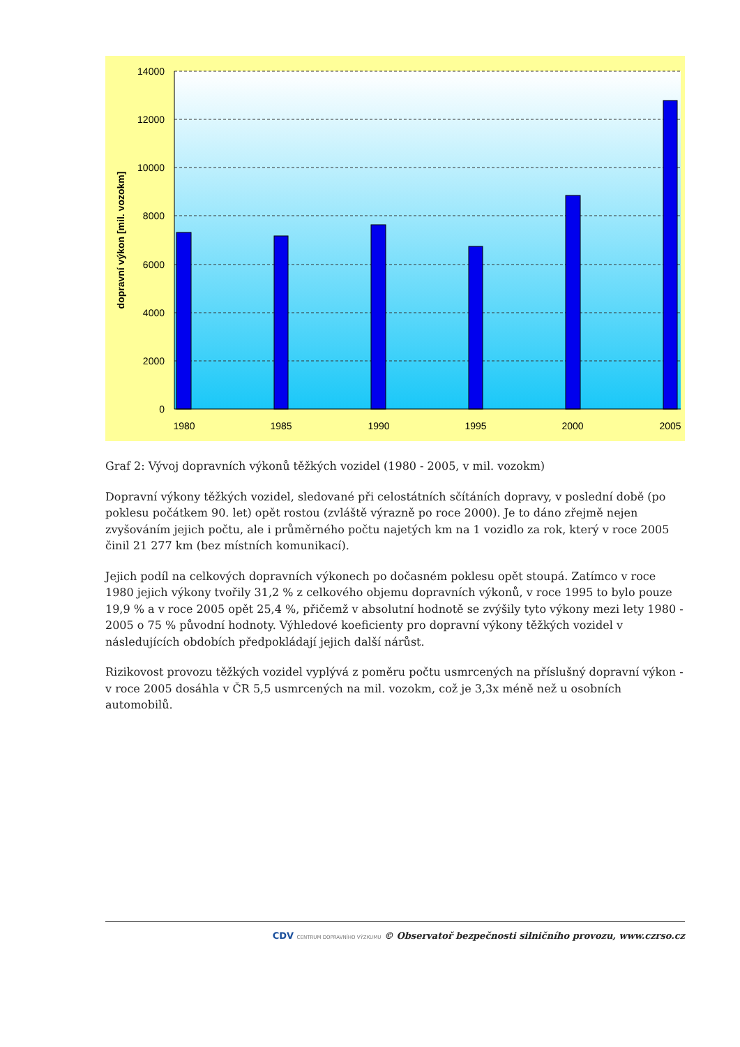14000
12000
10000
8000
6000
4000
2000
0
1980
1985
1990
1995
2000
2005
dopravní výkon [mil. vozokm]
Graf 2: Vývoj dopravních výkonů těžkých vozidel (1980 - 2005, v mil. vozokm)
Dopravní výkony těžkých vozidel, sledované při celostátních sčítáních dopravy, v poslední době (po poklesu počátkem 90. let) opět rostou (zvláště výrazně po roce 2000). Je to dáno zřejmě nejen zvyšováním jejich počtu, ale i průměrného počtu najetých km na 1 vozidlo za rok, který v roce 2005 činil 21 277 km (bez místních komunikací).
Jejich podíl na celkových dopravních výkonech po dočasném poklesu opět stoupá. Zatímco v roce 1980 jejich výkony tvořily 31,2 % z celkového objemu dopravních výkonů, v roce 1995 to bylo pouze 19,9 % a v roce 2005 opět 25,4 %, přičemž v absolutní hodnotě se zvýšily tyto výkony mezi lety 1980 - 2005 o 75 % původní hodnoty. Výhledové koeficienty pro dopravní výkony těžkých vozidel v následujících obdobích předpokládají jejich další nárůst.
Rizikovost provozu těžkých vozidel vyplývá z poměru počtu usmrcených na příslušný dopravní výkon - v roce 2005 dosáhla v ČR 5,5 usmrcených na mil. vozokm, což je 3,3x méně než u osobních automobilů.
CDV CENTRUM DOPRAVNÍHO VÝZKUMU © Observatoř bezpečnosti silničního provozu, www.czrso.cz